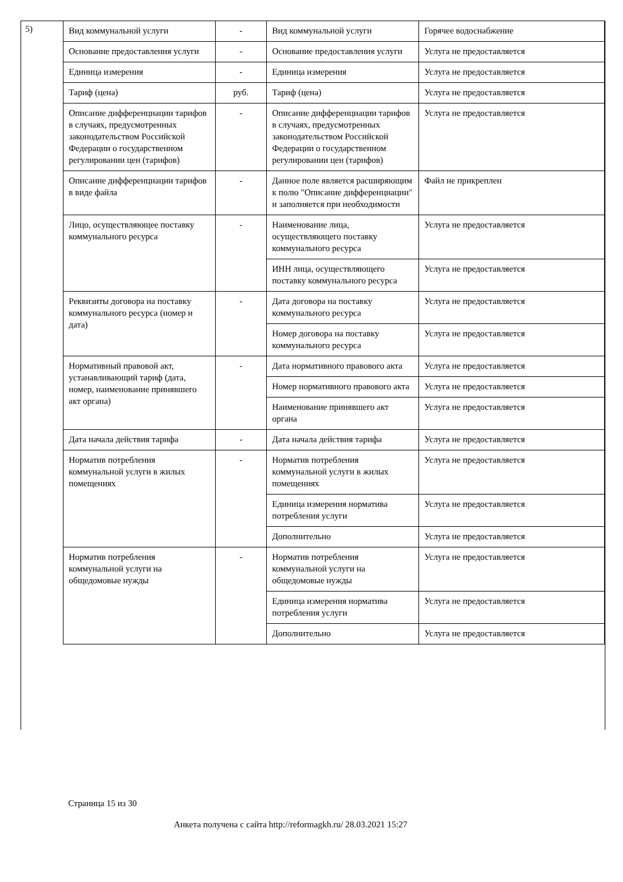5)
| Вид коммунальной услуги | - | Вид коммунальной услуги | Горячее водоснабжение |
| Основание предоставления услуги | - | Основание предоставления услуги | Услуга не предоставляется |
| Единица измерения | - | Единица измерения | Услуга не предоставляется |
| Тариф (цена) | руб. | Тариф (цена) | Услуга не предоставляется |
| Описание дифференциации тарифов в случаях, предусмотренных законодательством Российской Федерации о государственном регулировании цен (тарифов) | - | Описание дифференциации тарифов в случаях, предусмотренных законодательством Российской Федерации о государственном регулировании цен (тарифов) | Услуга не предоставляется |
| Описание дифференциации тарифов в виде файла | - | Данное поле является расширяющим к полю "Описание дифференциации" и заполняется при необходимости | Файл не прикреплен |
| Лицо, осуществляющее поставку коммунального ресурса | - | Наименование лица, осуществляющего поставку коммунального ресурса | Услуга не предоставляется |
| | | ИНН лица, осуществляющего поставку коммунального ресурса | Услуга не предоставляется |
| Реквизиты договора на поставку коммунального ресурса (номер и дата) | - | Дата договора на поставку коммунального ресурса | Услуга не предоставляется |
| | | Номер договора на поставку коммунального ресурса | Услуга не предоставляется |
| Нормативный правовой акт, устанавливающий тариф (дата, номер, наименование принявшего акт органа) | - | Дата нормативного правового акта | Услуга не предоставляется |
| | | Номер нормативного правового акта | Услуга не предоставляется |
| | | Наименование принявшего акт органа | Услуга не предоставляется |
| Дата начала действия тарифа | - | Дата начала действия тарифа | Услуга не предоставляется |
| Норматив потребления коммунальной услуги в жилых помещениях | - | Норматив потребления коммунальной услуги в жилых помещениях | Услуга не предоставляется |
| | | Единица измерения норматива потребления услуги | Услуга не предоставляется |
| | | Дополнительно | Услуга не предоставляется |
| Норматив потребления коммунальной услуги на общедомовые нужды | - | Норматив потребления коммунальной услуги на общедомовые нужды | Услуга не предоставляется |
| | | Единица измерения норматива потребления услуги | Услуга не предоставляется |
| | | Дополнительно | Услуга не предоставляется |
Страница 15 из 30
Анкета получена с сайта http://reformagkh.ru/ 28.03.2021 15:27